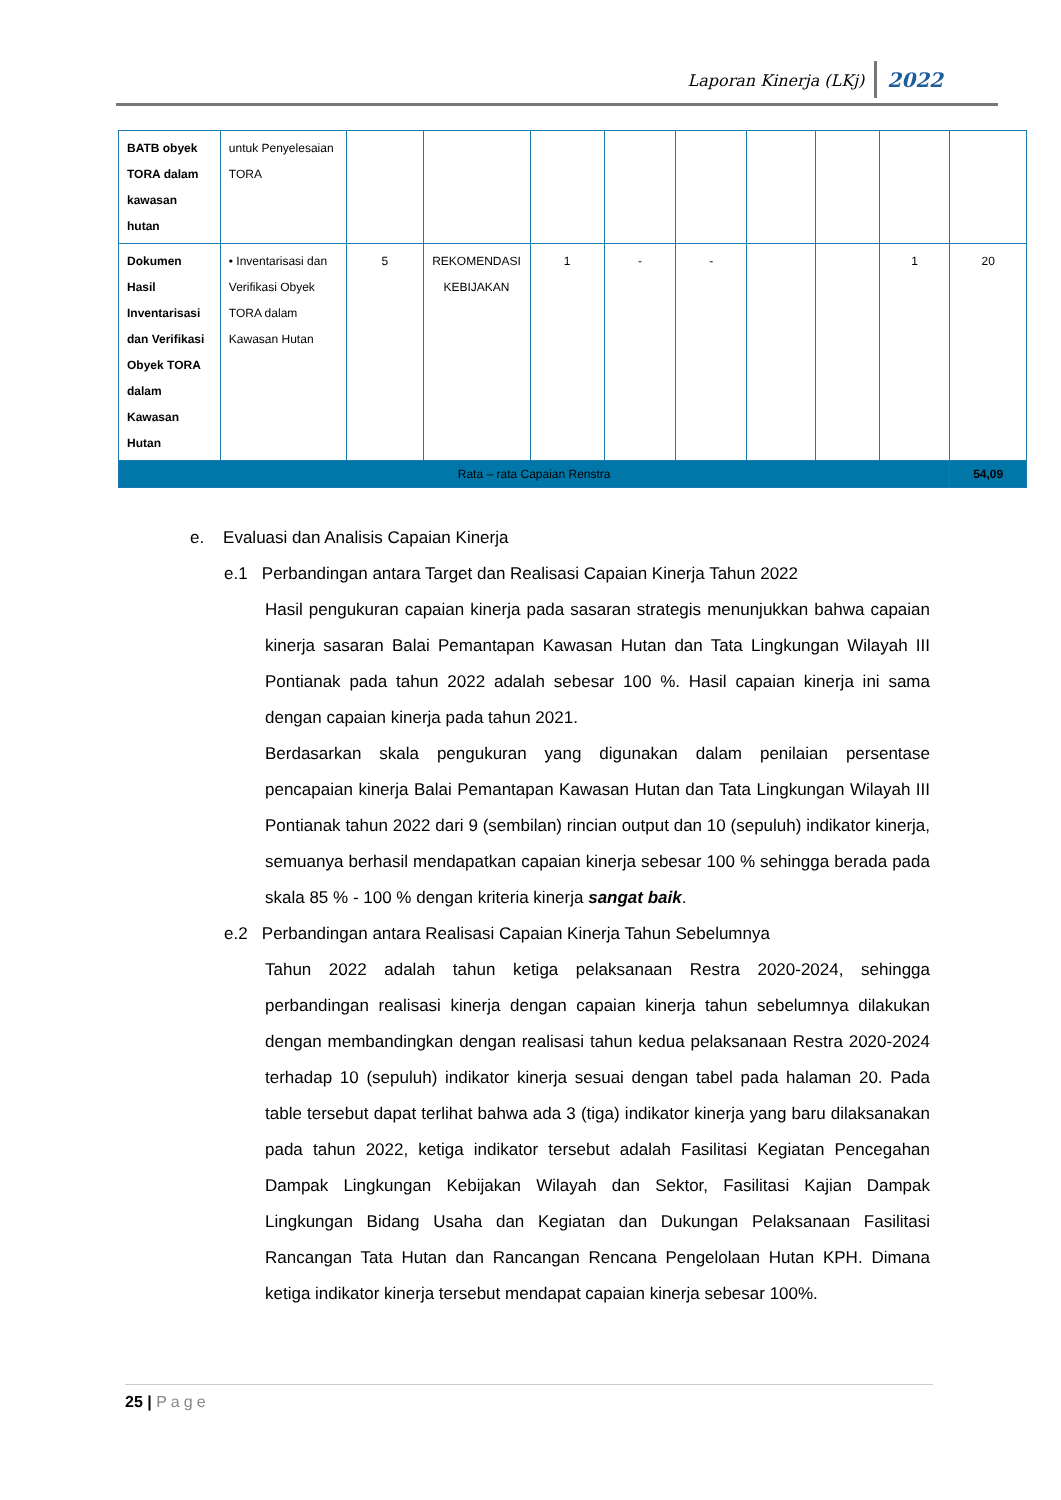Laporan Kinerja (LKj) 2022
| BATB obyek TORA dalam kawasan hutan | untuk Penyelesaian TORA | | | | | | | | | |
| Dokumen Hasil Inventarisasi dan Verifikasi Obyek TORA dalam Kawasan Hutan | • Inventarisasi dan Verifikasi Obyek TORA dalam Kawasan Hutan | 5 | REKOMENDASI KEBIJAKAN | 1 | - | - | | | 1 | 20 |
| Rata – rata Capaian Renstra | | | | | | | | | | 54,09 |
e. Evaluasi dan Analisis Capaian Kinerja
e.1 Perbandingan antara Target dan Realisasi Capaian Kinerja Tahun 2022
Hasil pengukuran capaian kinerja pada sasaran strategis menunjukkan bahwa capaian kinerja sasaran Balai Pemantapan Kawasan Hutan dan Tata Lingkungan Wilayah III Pontianak pada tahun 2022 adalah sebesar 100 %. Hasil capaian kinerja ini sama dengan capaian kinerja pada tahun 2021.
Berdasarkan skala pengukuran yang digunakan dalam penilaian persentase pencapaian kinerja Balai Pemantapan Kawasan Hutan dan Tata Lingkungan Wilayah III Pontianak tahun 2022 dari 9 (sembilan) rincian output dan 10 (sepuluh) indikator kinerja, semuanya berhasil mendapatkan capaian kinerja sebesar 100 % sehingga berada pada skala 85 % - 100 % dengan kriteria kinerja sangat baik.
e.2 Perbandingan antara Realisasi Capaian Kinerja Tahun Sebelumnya
Tahun 2022 adalah tahun ketiga pelaksanaan Restra 2020-2024, sehingga perbandingan realisasi kinerja dengan capaian kinerja tahun sebelumnya dilakukan dengan membandingkan dengan realisasi tahun kedua pelaksanaan Restra 2020-2024 terhadap 10 (sepuluh) indikator kinerja sesuai dengan tabel pada halaman 20. Pada table tersebut dapat terlihat bahwa ada 3 (tiga) indikator kinerja yang baru dilaksanakan pada tahun 2022, ketiga indikator tersebut adalah Fasilitasi Kegiatan Pencegahan Dampak Lingkungan Kebijakan Wilayah dan Sektor, Fasilitasi Kajian Dampak Lingkungan Bidang Usaha dan Kegiatan dan Dukungan Pelaksanaan Fasilitasi Rancangan Tata Hutan dan Rancangan Rencana Pengelolaan Hutan KPH. Dimana ketiga indikator kinerja tersebut mendapat capaian kinerja sebesar 100%.
25 | Page